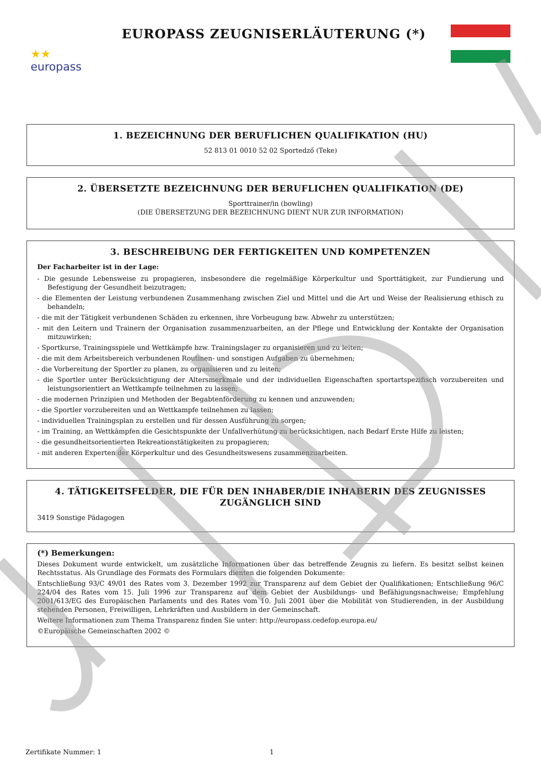★★
europass
EUROPASS ZEUGNISERLÄUTERUNG (*)
1. BEZEICHNUNG DER BERUFLICHEN QUALIFIKATION (HU)
52 813 01 0010 52 02 Sportedző (Teke)
2. ÜBERSETZTE BEZEICHNUNG DER BERUFLICHEN QUALIFIKATION (DE)
Sporttrainer/in (bowling)
(DIE ÜBERSETZUNG DER BEZEICHNUNG DIENT NUR ZUR INFORMATION)
3. BESCHREIBUNG DER FERTIGKEITEN UND KOMPETENZEN
Der Facharbeiter ist in der Lage:
- Die gesunde Lebensweise zu propagieren, insbesondere die regelmäßige Körperkultur und Sporttätigkeit, zur Fundierung und Befestigung der Gesundheit beizutragen;
- die Elementen der Leistung verbundenen Zusammenhang zwischen Ziel und Mittel und die Art und Weise der Realisierung ethisch zu behandeln;
- die mit der Tätigkeit verbundenen Schäden zu erkennen, ihre Vorbeugung bzw. Abwehr zu unterstützen;
- mit den Leitern und Trainern der Organisation zusammenzuarbeiten, an der Pflege und Entwicklung der Kontakte der Organisation mitzuwirken;
- Sportkurse, Trainingsspiele und Wettkämpfe bzw. Trainingslager zu organisieren und zu leiten;
- die mit dem Arbeitsbereich verbundenen Routinen- und sonstigen Aufgaben zu übernehmen;
- die Vorbereitung der Sportler zu planen, zu organisieren und zu leiten;
- die Sportler unter Berücksichtigung der Altersmerkmale und der individuellen Eigenschaften sportartspezifisch vorzubereiten und leistungsorientiert an Wettkampfe teilnehmen zu lassen;
- die modernen Prinzipien und Methoden der Begabtenförderung zu kennen und anzuwenden;
- die Sportler vorzubereiten und an Wettkampfe teilnehmen zu lassen;
- individuellen Trainingsplan zu erstellen und für dessen Ausführung zu sorgen;
- im Training, an Wettkämpfen die Gesichtspunkte der Unfallverhütung zu berücksichtigen, nach Bedarf Erste Hilfe zu leisten;
- die gesundheitsorientierten Rekreationstätigkeiten zu propagieren;
- mit anderen Experten der Körperkultur und des Gesundheitswesens zusammenzuarbeiten.
4. TÄTIGKEITSFELDER, DIE FÜR DEN INHABER/DIE INHABERIN DES ZEUGNISSES ZUGÄNGLICH SIND
3419 Sonstige Pädagogen
(*) Bemerkungen:
Dieses Dokument wurde entwickelt, um zusätzliche Informationen über das betreffende Zeugnis zu liefern. Es besitzt selbst keinen Rechtsstatus. Als Grundlage des Formats des Formulars dienten die folgenden Dokumente:
Entschließung 93/C 49/01 des Rates vom 3. Dezember 1992 zur Transparenz auf dem Gebiet der Qualifikationen; Entschließung 96/C 224/04 des Rates vom 15. Juli 1996 zur Transparenz auf dem Gebiet der Ausbildungs- und Befähigungsnachweise; Empfehlung 2001/613/EG des Europäischen Parlaments und des Rates vom 10. Juli 2001 über die Mobilität von Studierenden, in der Ausbildung stehenden Personen, Freiwilligen, Lehrkräften und Ausbildern in der Gemeinschaft.
Weitere Informationen zum Thema Transparenz finden Sie unter: http://europass.cedefop.europa.eu/
©Europäische Gemeinschaften 2002 ©
Zertifikate Nummer: 1 1